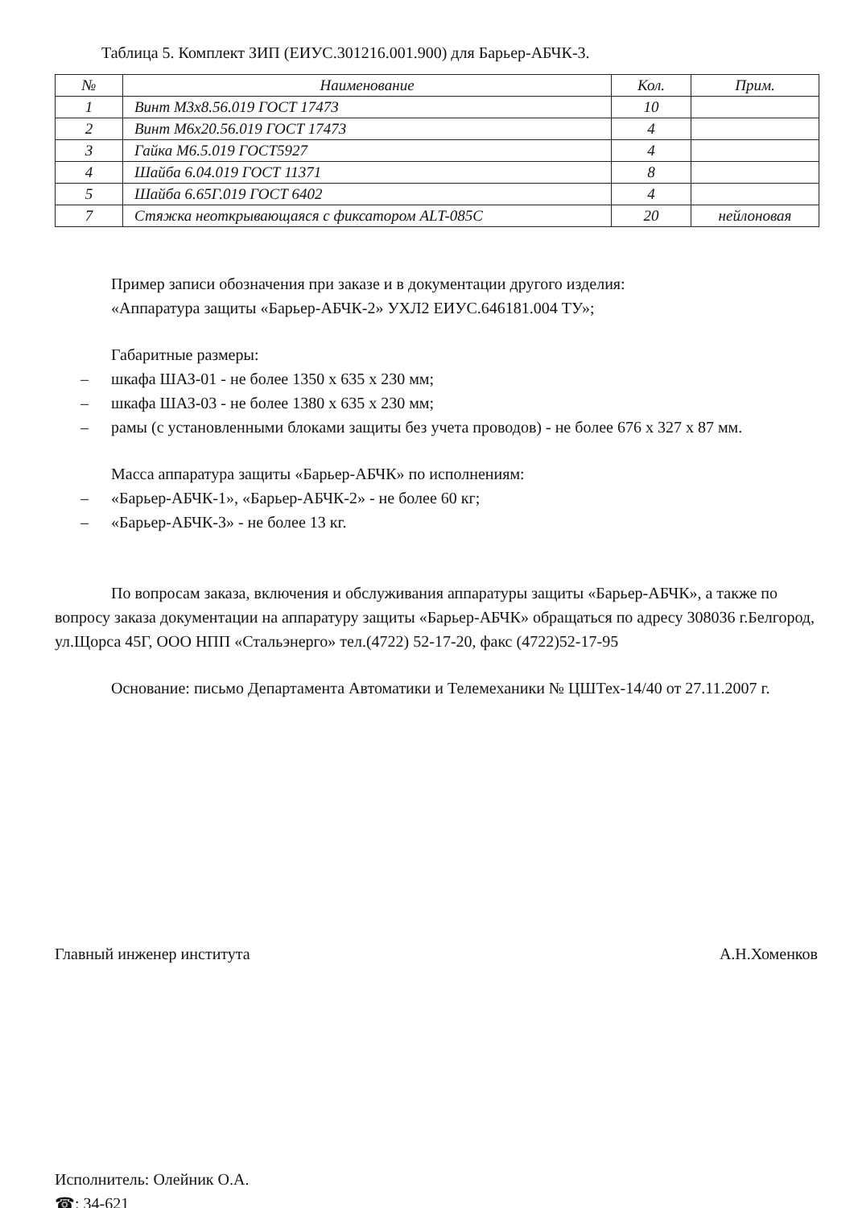Таблица 5. Комплект ЗИП (ЕИУС.301216.001.900) для Барьер-АБЧК-3.
| № | Наименование | Кол. | Прим. |
| --- | --- | --- | --- |
| 1 | Винт М3х8.56.019 ГОСТ 17473 | 10 | |
| 2 | Винт М6х20.56.019 ГОСТ 17473 | 4 | |
| 3 | Гайка М6.5.019 ГОСТ5927 | 4 | |
| 4 | Шайба 6.04.019 ГОСТ 11371 | 8 | |
| 5 | Шайба 6.65Г.019 ГОСТ 6402 | 4 | |
| 7 | Стяжка неоткрывающаяся с фиксатором ALT-085C | 20 | нейлоновая |
Пример записи обозначения при заказе и в документации другого изделия:
«Аппаратура защиты «Барьер-АБЧК-2» УХЛ2 ЕИУС.646181.004 ТУ»;
Габаритные размеры:
– шкафа ШАЗ-01 - не более 1350 х 635 х 230 мм;
– шкафа ШАЗ-03 - не более 1380 х 635 х 230 мм;
– рамы (с установленными блоками защиты без учета проводов) - не более 676 х 327 х 87 мм.
Масса аппаратура защиты «Барьер-АБЧК» по исполнениям:
– «Барьер-АБЧК-1», «Барьер-АБЧК-2» - не более 60 кг;
– «Барьер-АБЧК-3» - не более 13 кг.
По вопросам заказа, включения и обслуживания аппаратуры защиты «Барьер-АБЧК», а также по вопросу заказа документации на аппаратуру защиты «Барьер-АБЧК» обращаться по адресу 308036 г.Белгород, ул.Щорса 45Г, ООО НПП «Стальэнерго» тел.(4722) 52-17-20, факс (4722)52-17-95
Основание: письмо Департамента Автоматики и Телемеханики № ЦШТех-14/40 от 27.11.2007 г.
Главный инженер института А.Н.Хоменков
Исполнитель: Олейник О.А.
☎: 34-621